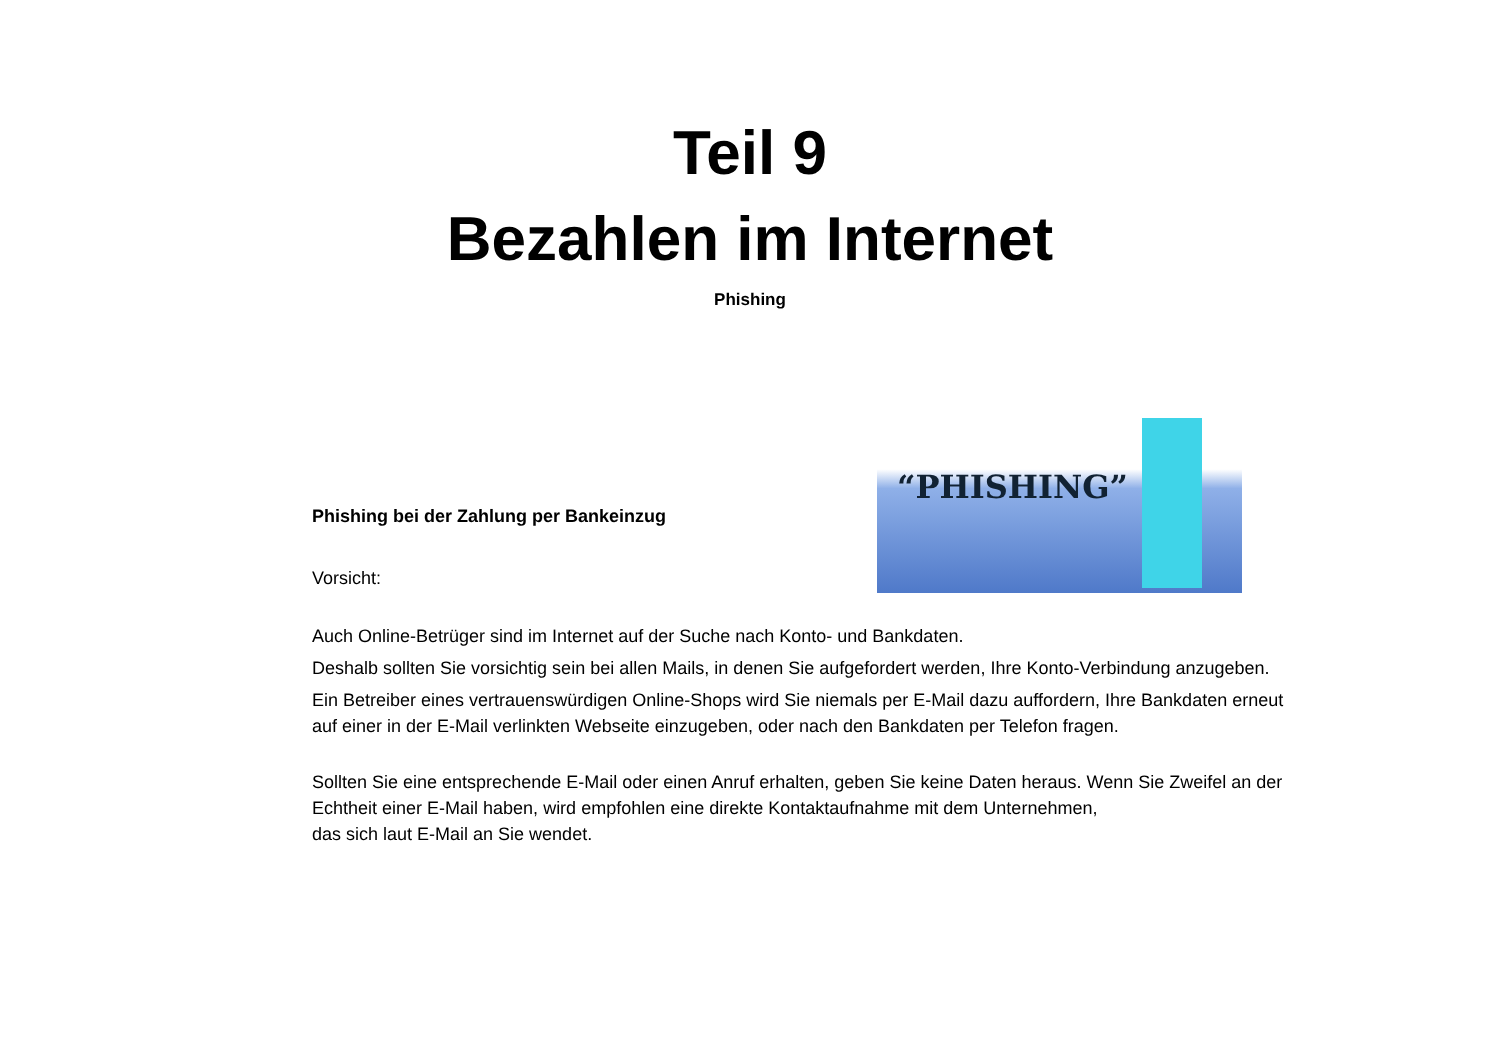Teil 9
Bezahlen im Internet
Phishing
Phishing bei der Zahlung per Bankeinzug
Vorsicht:
“PHISHING”
Auch Online-Betrüger sind im Internet auf der Suche nach Konto- und Bankdaten.
Deshalb sollten Sie vorsichtig sein bei allen Mails, in denen Sie aufgefordert werden, Ihre Konto-Verbindung anzugeben.
Ein Betreiber eines vertrauenswürdigen Online-Shops wird Sie niemals per E-Mail dazu auffordern, Ihre Bankdaten erneut auf einer in der E-Mail verlinkten Webseite einzugeben, oder nach den Bankdaten per Telefon fragen.
Sollten Sie eine entsprechende E-Mail oder einen Anruf erhalten, geben Sie keine Daten heraus. Wenn Sie Zweifel an der Echtheit einer E-Mail haben, wird empfohlen eine direkte Kontaktaufnahme mit dem Unternehmen,
das sich laut E-Mail an Sie wendet.